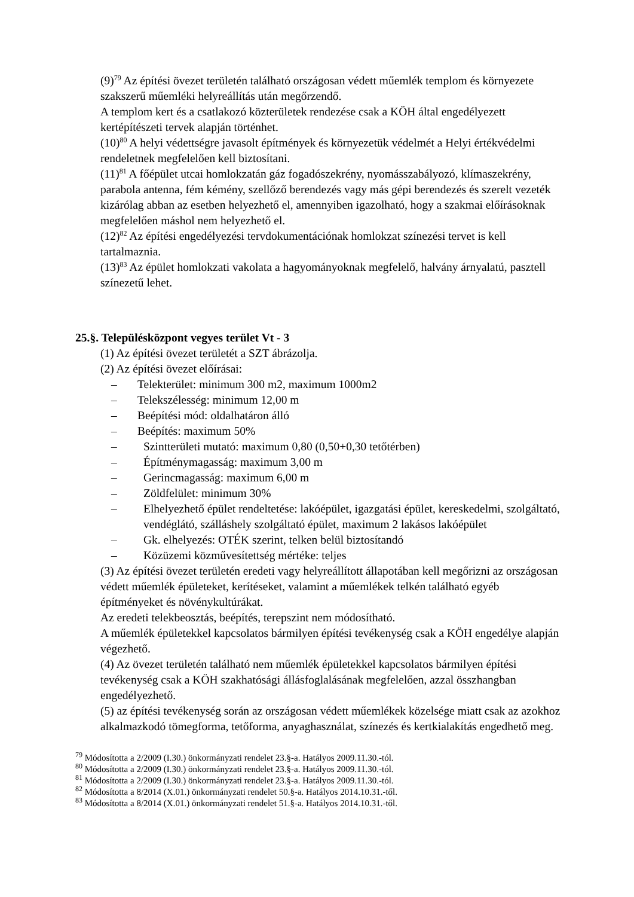(9)<sup>79</sup> Az építési övezet területén található országosan védett műemlék templom és környezete szakszerű műemléki helyreállítás után megőrzendő.
A templom kert és a csatlakozó közterületek rendezése csak a KÖH által engedélyezett kertépítészeti tervek alapján történhet.
(10)<sup>80</sup> A helyi védettségre javasolt építmények és környezetük védelmét a Helyi értékvédelmi rendeletnek megfelelően kell biztosítani.
(11)<sup>81</sup> A főépület utcai homlokzatán gáz fogadószekrény, nyomásszabályozó, klímaszekrény, parabola antenna, fém kémény, szellőző berendezés vagy más gépi berendezés és szerelt vezeték kizárólag abban az esetben helyezhető el, amennyiben igazolható, hogy a szakmai előírásoknak megfelelően máshol nem helyezhető el.
(12)<sup>82</sup> Az építési engedélyezési tervdokumentációnak homlokzat színezési tervet is kell tartalmaznia.
(13)<sup>83</sup> Az épület homlokzati vakolata a hagyományoknak megfelelő, halvány árnyalatú, pasztell színezetű lehet.
25.§. Településközpont vegyes terület Vt - 3
(1) Az építési övezet területét a SZT ábrázolja.
(2) Az építési övezet előírásai:
– Telekterület: minimum 300 m2, maximum 1000m2
– Telekszélesség: minimum 12,00 m
– Beépítési mód: oldalhatáron álló
– Beépítés: maximum 50%
– Szintterületi mutató: maximum 0,80 (0,50+0,30 tetőtérben)
– Építménymagasság: maximum 3,00 m
– Gerincmagasság: maximum 6,00 m
– Zöldfelület: minimum 30%
– Elhelyezhető épület rendeltetése: lakóépület, igazgatási épület, kereskedelmi, szolgáltató, vendéglátó, szálláshely szolgáltató épület, maximum 2 lakásos lakóépület
– Gk. elhelyezés: OTÉK szerint, telken belül biztosítandó
– Közüzemi közművesítettség mértéke: teljes
(3) Az építési övezet területén eredeti vagy helyreállított állapotában kell megőrizni az országosan védett műemlék épületeket, kerítéseket, valamint a műemlékek telkén található egyéb építményeket és növénykultúrákat.
Az eredeti telekbeosztás, beépítés, terepszint nem módosítható.
A műemlék épületekkel kapcsolatos bármilyen építési tevékenység csak a KÖH engedélye alapján végezhető.
(4) Az övezet területén található nem műemlék épületekkel kapcsolatos bármilyen építési tevékenység csak a KÖH szakhatósági állásfoglalásának megfelelően, azzal összhangban engedélyezhető.
(5) az építési tevékenység során az országosan védett műemlékek közelsége miatt csak az azokhoz alkalmazkodó tömegforma, tetőforma, anyaghasználat, színezés és kertkialakítás engedhető meg.
<sup>79</sup> Módosította a 2/2009 (I.30.) önkormányzati rendelet 23.§-a. Hatályos 2009.11.30.-tól.
<sup>80</sup> Módosította a 2/2009 (I.30.) önkormányzati rendelet 23.§-a. Hatályos 2009.11.30.-tól.
<sup>81</sup> Módosította a 2/2009 (I.30.) önkormányzati rendelet 23.§-a. Hatályos 2009.11.30.-tól.
<sup>82</sup> Módosította a 8/2014 (X.01.) önkormányzati rendelet 50.§-a. Hatályos 2014.10.31.-től.
<sup>83</sup> Módosította a 8/2014 (X.01.) önkormányzati rendelet 51.§-a. Hatályos 2014.10.31.-től.